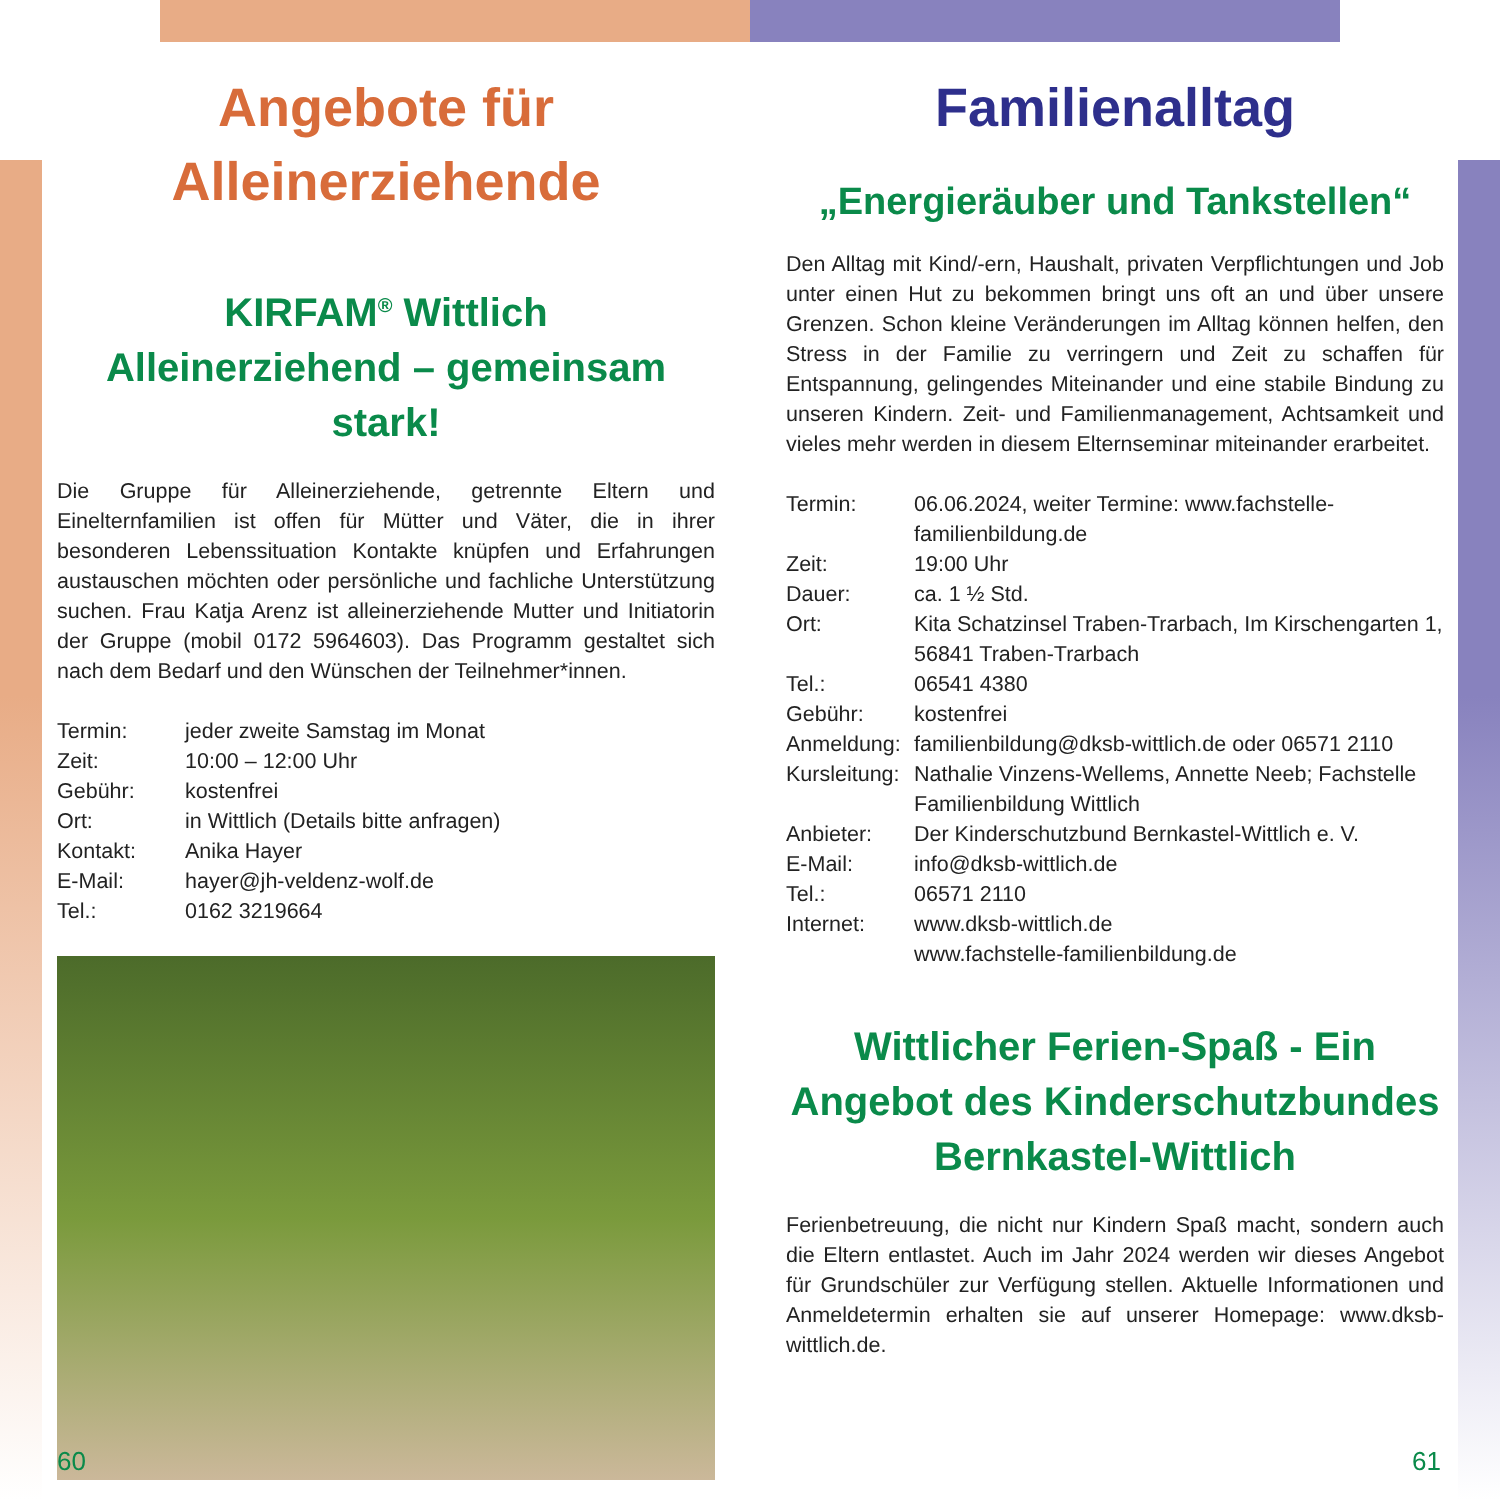Angebote für
Alleinerziehende
KIRFAM<sup>®</sup> Wittlich
Alleinerziehend – gemeinsam stark!
Die Gruppe für Alleinerziehende, getrennte Eltern und Einelternfamilien ist offen für Mütter und Väter, die in ihrer besonderen Lebenssituation Kontakte knüpfen und Erfahrungen austauschen möchten oder persönliche und fachliche Unterstützung suchen. Frau Katja Arenz ist alleinerziehende Mutter und Initiatorin der Gruppe (mobil 0172 5964603). Das Programm gestaltet sich nach dem Bedarf und den Wünschen der Teilnehmer*innen.
Termin: jeder zweite Samstag im Monat Zeit: 10:00 – 12:00 Uhr Gebühr: kostenfrei Ort: in Wittlich (Details bitte anfragen) Kontakt: Anika Hayer E-Mail: hayer@jh-veldenz-wolf.de Tel.: 0162 3219664
Familienalltag
„Energieräuber und Tankstellen“
Den Alltag mit Kind/-ern, Haushalt, privaten Verpflichtungen und Job unter einen Hut zu bekommen bringt uns oft an und über unsere Grenzen. Schon kleine Veränderungen im Alltag können helfen, den Stress in der Familie zu verringern und Zeit zu schaffen für Entspannung, gelingendes Miteinander und eine stabile Bindung zu unseren Kindern. Zeit- und Familienmanagement, Achtsamkeit und vieles mehr werden in diesem Elternseminar miteinander erarbeitet.
Termin: 06.06.2024, weiter Termine: www.fachstelle-familienbildung.de Zeit: 19:00 Uhr Dauer: ca. 1 ½ Std. Ort: Kita Schatzinsel Traben-Trarbach, Im Kirschengarten 1, 56841 Traben-Trarbach Tel.: 06541 4380 Gebühr: kostenfrei Anmeldung: familienbildung@dksb-wittlich.de oder 06571 2110 Kursleitung: Nathalie Vinzens-Wellems, Annette Neeb; Fachstelle Familienbildung Wittlich Anbieter: Der Kinderschutzbund Bernkastel-Wittlich e. V. E-Mail: info@dksb-wittlich.de Tel.: 06571 2110 Internet: www.dksb-wittlich.de
www.fachstelle-familienbildung.de
Wittlicher Ferien-Spaß - Ein Angebot des Kinderschutzbundes Bernkastel-Wittlich
Ferienbetreuung, die nicht nur Kindern Spaß macht, sondern auch die Eltern entlastet. Auch im Jahr 2024 werden wir dieses Angebot für Grundschüler zur Verfügung stellen. Aktuelle Informationen und Anmeldetermin erhalten sie auf unserer Homepage: www.dksb-wittlich.de.
60 61